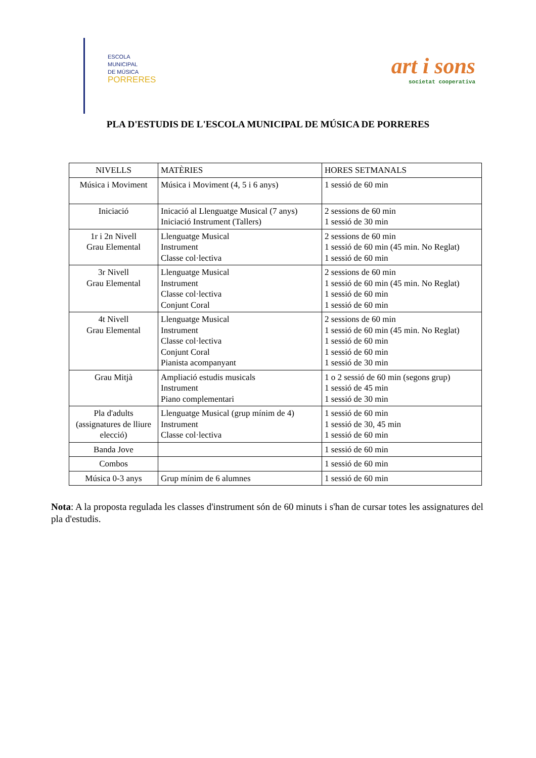ESCOLA
MUNICIPAL
DE MÚSICA
PORRERES
art i sons
societat cooperativa
PLA D'ESTUDIS DE L'ESCOLA MUNICIPAL DE MÚSICA DE PORRERES
| NIVELLS | MATÈRIES | HORES SETMANALS |
| --- | --- | --- |
| Música i Moviment | Música i Moviment (4, 5 i 6 anys) | 1 sessió de 60 min |
| Iniciació | Inicació al Llenguatge Musical (7 anys) Iniciació Instrument (Tallers) | 2 sessions de 60 min 1 sessió de 30 min |
| 1r i 2n Nivell Grau Elemental | Llenguatge Musical Instrument Classe col·lectiva | 2 sessions de 60 min 1 sessió de 60 min (45 min. No Reglat) 1 sessió de 60 min |
| 3r Nivell Grau Elemental | Llenguatge Musical Instrument Classe col·lectiva Conjunt Coral | 2 sessions de 60 min 1 sessió de 60 min (45 min. No Reglat) 1 sessió de 60 min 1 sessió de 60 min |
| 4t Nivell Grau Elemental | Llenguatge Musical Instrument Classe col·lectiva Conjunt Coral Pianista acompanyant | 2 sessions de 60 min 1 sessió de 60 min (45 min. No Reglat) 1 sessió de 60 min 1 sessió de 60 min 1 sessió de 30 min |
| Grau Mitjà | Ampliació estudis musicals Instrument Piano complementari | 1 o 2 sessió de 60 min (segons grup) 1 sessió de 45 min 1 sessió de 30 min |
| Pla d'adults (assignatures de lliure elecció) | Llenguatge Musical (grup mínim de 4) Instrument Classe col·lectiva | 1 sessió de 60 min 1 sessió de 30, 45 min 1 sessió de 60 min |
| Banda Jove | | 1 sessió de 60 min |
| Combos | | 1 sessió de 60 min |
| Música 0-3 anys | Grup mínim de 6 alumnes | 1 sessió de 60 min |
Nota: A la proposta regulada les classes d'instrument són de 60 minuts i s'han de cursar totes les assignatures del pla d'estudis.